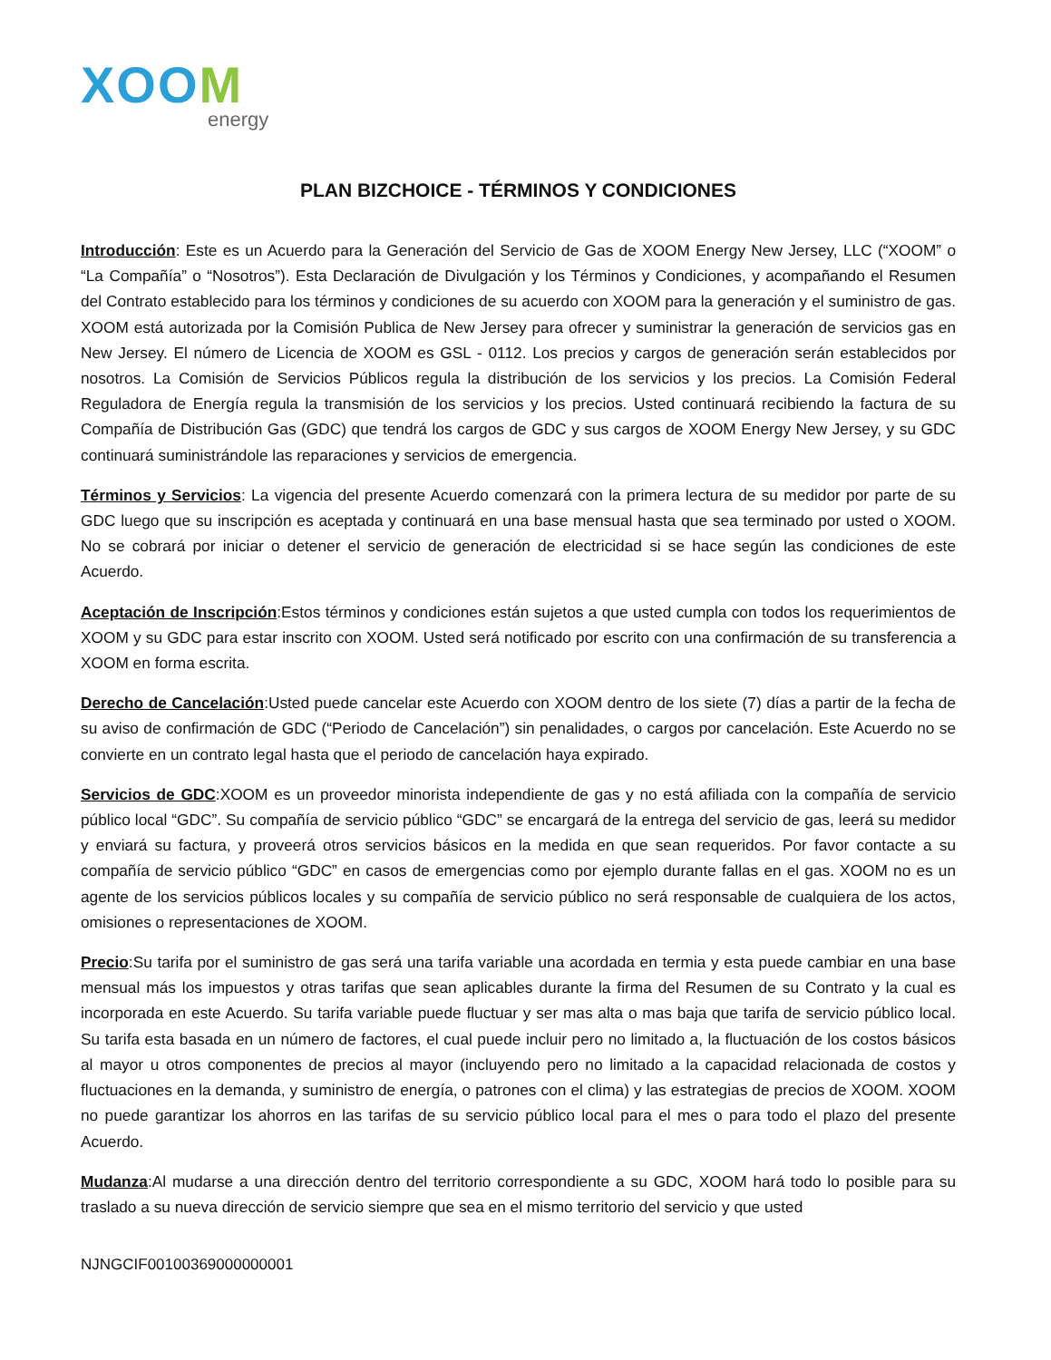XOOM
energy
PLAN BIZCHOICE - TÉRMINOS Y CONDICIONES
Introducción: Este es un Acuerdo para la Generación del Servicio de Gas de XOOM Energy New Jersey, LLC (“XOOM” o “La Compañía” o “Nosotros”). Esta Declaración de Divulgación y los Términos y Condiciones, y acompañando el Resumen del Contrato establecido para los términos y condiciones de su acuerdo con XOOM para la generación y el suministro de gas. XOOM está autorizada por la Comisión Publica de New Jersey para ofrecer y suministrar la generación de servicios gas en New Jersey. El número de Licencia de XOOM es GSL - 0112. Los precios y cargos de generación serán establecidos por nosotros. La Comisión de Servicios Públicos regula la distribución de los servicios y los precios. La Comisión Federal Reguladora de Energía regula la transmisión de los servicios y los precios. Usted continuará recibiendo la factura de su Compañía de Distribución Gas (GDC) que tendrá los cargos de GDC y sus cargos de XOOM Energy New Jersey, y su GDC continuará suministrándole las reparaciones y servicios de emergencia.
Términos y Servicios: La vigencia del presente Acuerdo comenzará con la primera lectura de su medidor por parte de su GDC luego que su inscripción es aceptada y continuará en una base mensual hasta que sea terminado por usted o XOOM. No se cobrará por iniciar o detener el servicio de generación de electricidad si se hace según las condiciones de este Acuerdo.
Aceptación de Inscripción:Estos términos y condiciones están sujetos a que usted cumpla con todos los requerimientos de XOOM y su GDC para estar inscrito con XOOM. Usted será notificado por escrito con una confirmación de su transferencia a XOOM en forma escrita.
Derecho de Cancelación:Usted puede cancelar este Acuerdo con XOOM dentro de los siete (7) días a partir de la fecha de su aviso de confirmación de GDC (“Periodo de Cancelación”) sin penalidades, o cargos por cancelación. Este Acuerdo no se convierte en un contrato legal hasta que el periodo de cancelación haya expirado.
Servicios de GDC:XOOM es un proveedor minorista independiente de gas y no está afiliada con la compañía de servicio público local “GDC”. Su compañía de servicio público “GDC” se encargará de la entrega del servicio de gas, leerá su medidor y enviará su factura, y proveerá otros servicios básicos en la medida en que sean requeridos. Por favor contacte a su compañía de servicio público “GDC” en casos de emergencias como por ejemplo durante fallas en el gas. XOOM no es un agente de los servicios públicos locales y su compañía de servicio público no será responsable de cualquiera de los actos, omisiones o representaciones de XOOM.
Precio:Su tarifa por el suministro de gas será una tarifa variable una acordada en termia y esta puede cambiar en una base mensual más los impuestos y otras tarifas que sean aplicables durante la firma del Resumen de su Contrato y la cual es incorporada en este Acuerdo. Su tarifa variable puede fluctuar y ser mas alta o mas baja que tarifa de servicio público local. Su tarifa esta basada en un número de factores, el cual puede incluir pero no limitado a, la fluctuación de los costos básicos al mayor u otros componentes de precios al mayor (incluyendo pero no limitado a la capacidad relacionada de costos y fluctuaciones en la demanda, y suministro de energía, o patrones con el clima) y las estrategias de precios de XOOM. XOOM no puede garantizar los ahorros en las tarifas de su servicio público local para el mes o para todo el plazo del presente Acuerdo.
Mudanza:Al mudarse a una dirección dentro del territorio correspondiente a su GDC, XOOM hará todo lo posible para su traslado a su nueva dirección de servicio siempre que sea en el mismo territorio del servicio y que usted
NJNGCIF00100369000000001